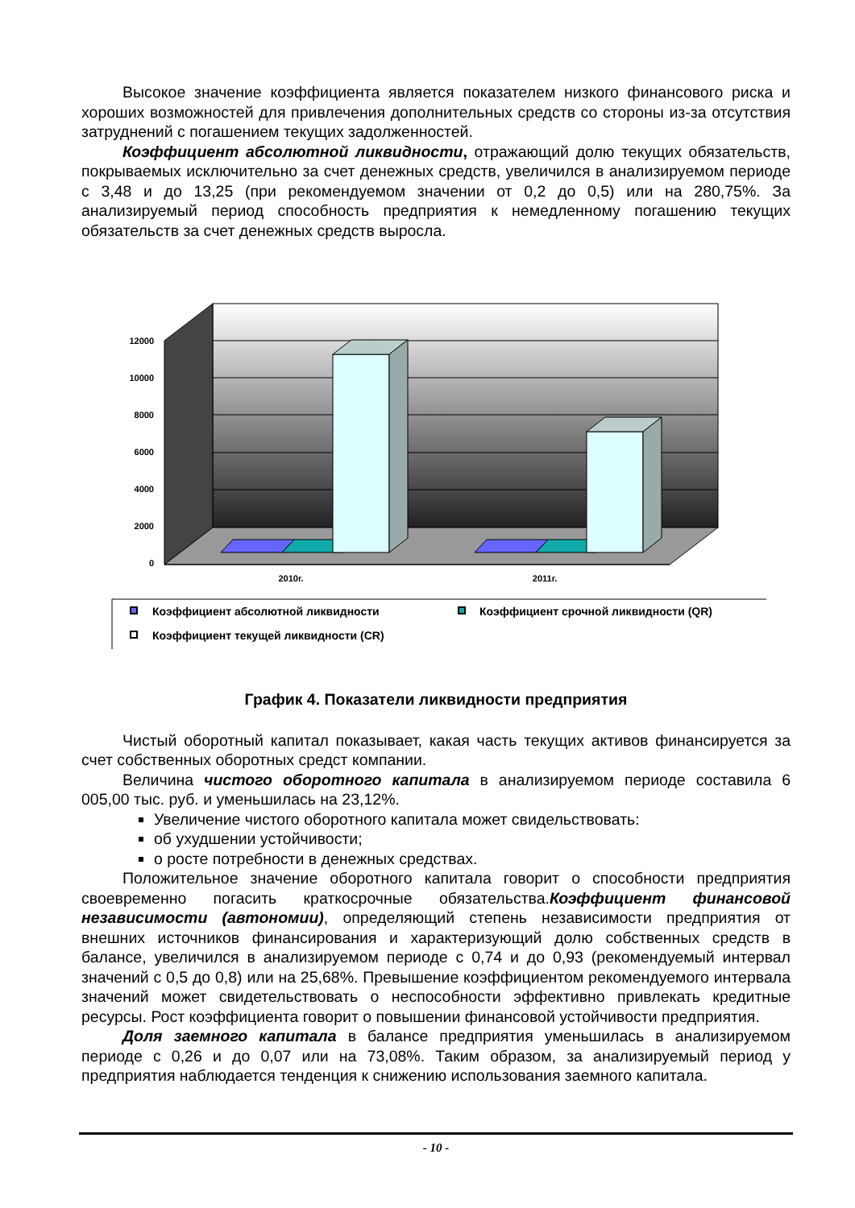Высокое значение коэффициента является показателем низкого финансового риска и хороших возможностей для привлечения дополнительных средств со стороны из-за отсутствия затруднений с погашением текущих задолженностей.
Коэффициент абсолютной ликвидности, отражающий долю текущих обязательств, покрываемых исключительно за счет денежных средств, увеличился в анализируемом периоде с 3,48 и до 13,25 (при рекомендуемом значении от 0,2 до 0,5) или на 280,75%. За анализируемый период способность предприятия к немедленному погашению текущих обязательств за счет денежных средств выросла.
12000
10000
8000
6000
4000
2000
0
2010г.
2011г.
Коэффициент абсолютной ликвидности
Коэффициент срочной ликвидности (QR)
Коэффициент текущей ликвидности (CR)
График 4. Показатели ликвидности предприятия
Чистый оборотный капитал показывает, какая часть текущих активов финансируется за счет собственных оборотных средст компании.
Величина чистого оборотного капитала в анализируемом периоде составила 6 005,00 тыс. руб. и уменьшилась на 23,12%.
Увеличение чистого оборотного капитала может свидельствовать:
об ухудшении устойчивости;
о росте потребности в денежных средствах.
Положительное значение оборотного капитала говорит о способности предприятия своевременно погасить краткосрочные обязательства.Коэффициент финансовой независимости (автономии), определяющий степень независимости предприятия от внешних источников финансирования и характеризующий долю собственных средств в балансе, увеличился в анализируемом периоде с 0,74 и до 0,93 (рекомендуемый интервал значений с 0,5 до 0,8) или на 25,68%. Превышение коэффициентом рекомендуемого интервала значений может свидетельствовать о неспособности эффективно привлекать кредитные ресурсы. Рост коэффициента говорит о повышении финансовой устойчивости предприятия.
Доля заемного капитала в балансе предприятия уменьшилась в анализируемом периоде с 0,26 и до 0,07 или на 73,08%. Таким образом, за анализируемый период у предприятия наблюдается тенденция к снижению использования заемного капитала.
- 10 -